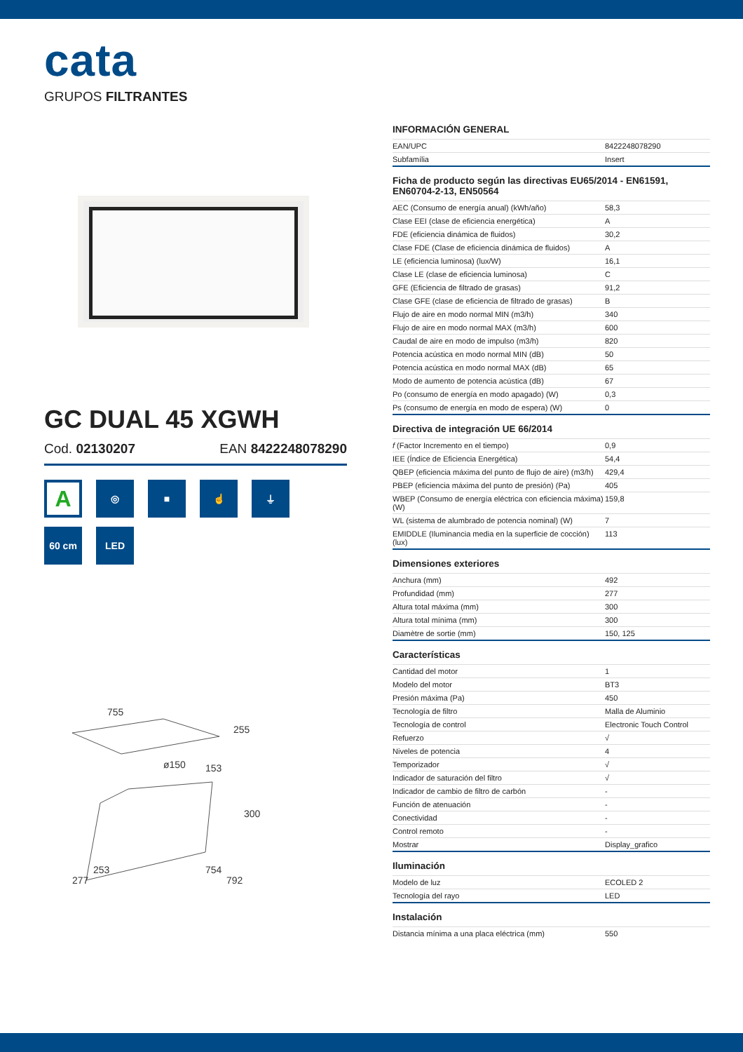cata
GRUPOS FILTRANTES
GC DUAL 45 XGWH
Cod. 02130207 EAN 8422248078290
A
◎
■
☝
⏚
60 cm
LED
755
255
ø150
153
300
253
277
754
792
INFORMACIÓN GENERAL
| EAN/UPC | 8422248078290 |
| Subfamília | Insert |
Ficha de producto según las directivas EU65/2014 - EN61591, EN60704-2-13, EN50564
| AEC (Consumo de energía anual) (kWh/año) | 58,3 |
| Clase EEI (clase de eficiencia energética) | A |
| FDE (eficiencia dinámica de fluidos) | 30,2 |
| Clase FDE (Clase de eficiencia dinámica de fluidos) | A |
| LE (eficiencia luminosa) (lux/W) | 16,1 |
| Clase LE (clase de eficiencia luminosa) | C |
| GFE (Eficiencia de filtrado de grasas) | 91,2 |
| Clase GFE (clase de eficiencia de filtrado de grasas) | B |
| Flujo de aire en modo normal MIN (m3/h) | 340 |
| Flujo de aire en modo normal MAX (m3/h) | 600 |
| Caudal de aire en modo de impulso (m3/h) | 820 |
| Potencia acústica en modo normal MIN (dB) | 50 |
| Potencia acústica en modo normal MAX (dB) | 65 |
| Modo de aumento de potencia acústica (dB) | 67 |
| Po (consumo de energía en modo apagado) (W) | 0,3 |
| Ps (consumo de energía en modo de espera) (W) | 0 |
Directiva de integración UE 66/2014
| f (Factor Incremento en el tiempo) | 0,9 |
| IEE (Índice de Eficiencia Energética) | 54,4 |
| QBEP (eficiencia máxima del punto de flujo de aire) (m3/h) | 429,4 |
| PBEP (eficiencia máxima del punto de presión) (Pa) | 405 |
| WBEP (Consumo de energía eléctrica con eficiencia máxima) (W) | 159,8 |
| WL (sistema de alumbrado de potencia nominal) (W) | 7 |
| EMIDDLE (Iluminancia media en la superficie de cocción) (lux) | 113 |
Dimensiones exteriores
| Anchura (mm) | 492 |
| Profundidad (mm) | 277 |
| Altura total máxima (mm) | 300 |
| Altura total mínima (mm) | 300 |
| Diamètre de sortie (mm) | 150, 125 |
Características
| Cantidad del motor | 1 |
| Modelo del motor | BT3 |
| Presión máxima (Pa) | 450 |
| Tecnología de filtro | Malla de Aluminio |
| Tecnología de control | Electronic Touch Control |
| Refuerzo | √ |
| Niveles de potencia | 4 |
| Temporizador | √ |
| Indicador de saturación del filtro | √ |
| Indicador de cambio de filtro de carbón | - |
| Función de atenuación | - |
| Conectividad | - |
| Control remoto | - |
| Mostrar | Display_grafico |
Iluminación
| Modelo de luz | ECOLED 2 |
| Tecnología del rayo | LED |
Instalación
| Distancia mínima a una placa eléctrica (mm) | 550 |